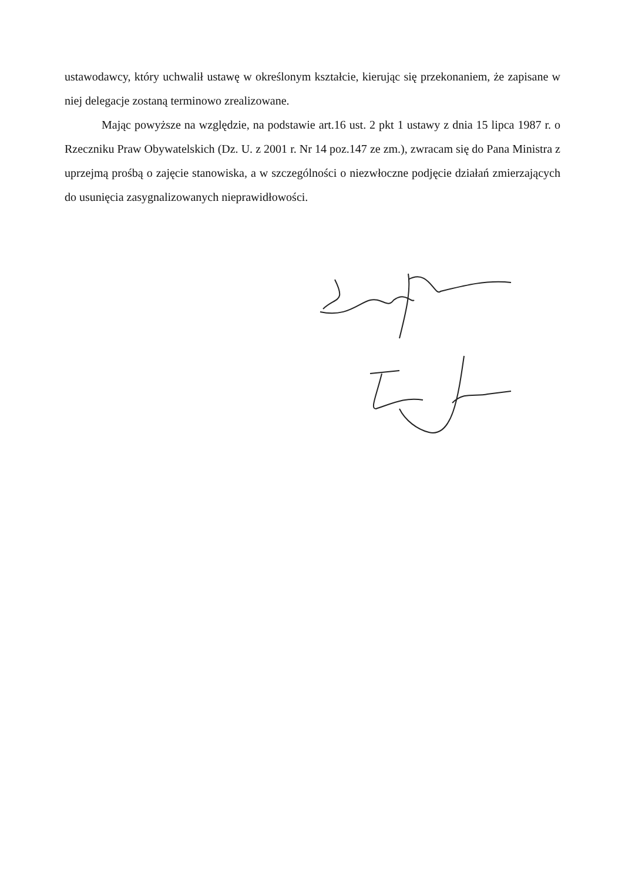ustawodawcy, który uchwalił ustawę w określonym kształcie, kierując się przekonaniem, że zapisane w niej delegacje zostaną terminowo zrealizowane.
Mając powyższe na względzie, na podstawie art.16 ust. 2 pkt 1 ustawy z dnia 15 lipca 1987 r. o Rzeczniku Praw Obywatelskich (Dz. U. z 2001 r. Nr 14 poz.147 ze zm.), zwracam się do Pana Ministra z uprzejmą prośbą o zajęcie stanowiska, a w szczególności o niezwłoczne podjęcie działań zmierzających do usunięcia zasygnalizowanych nieprawidłowości.